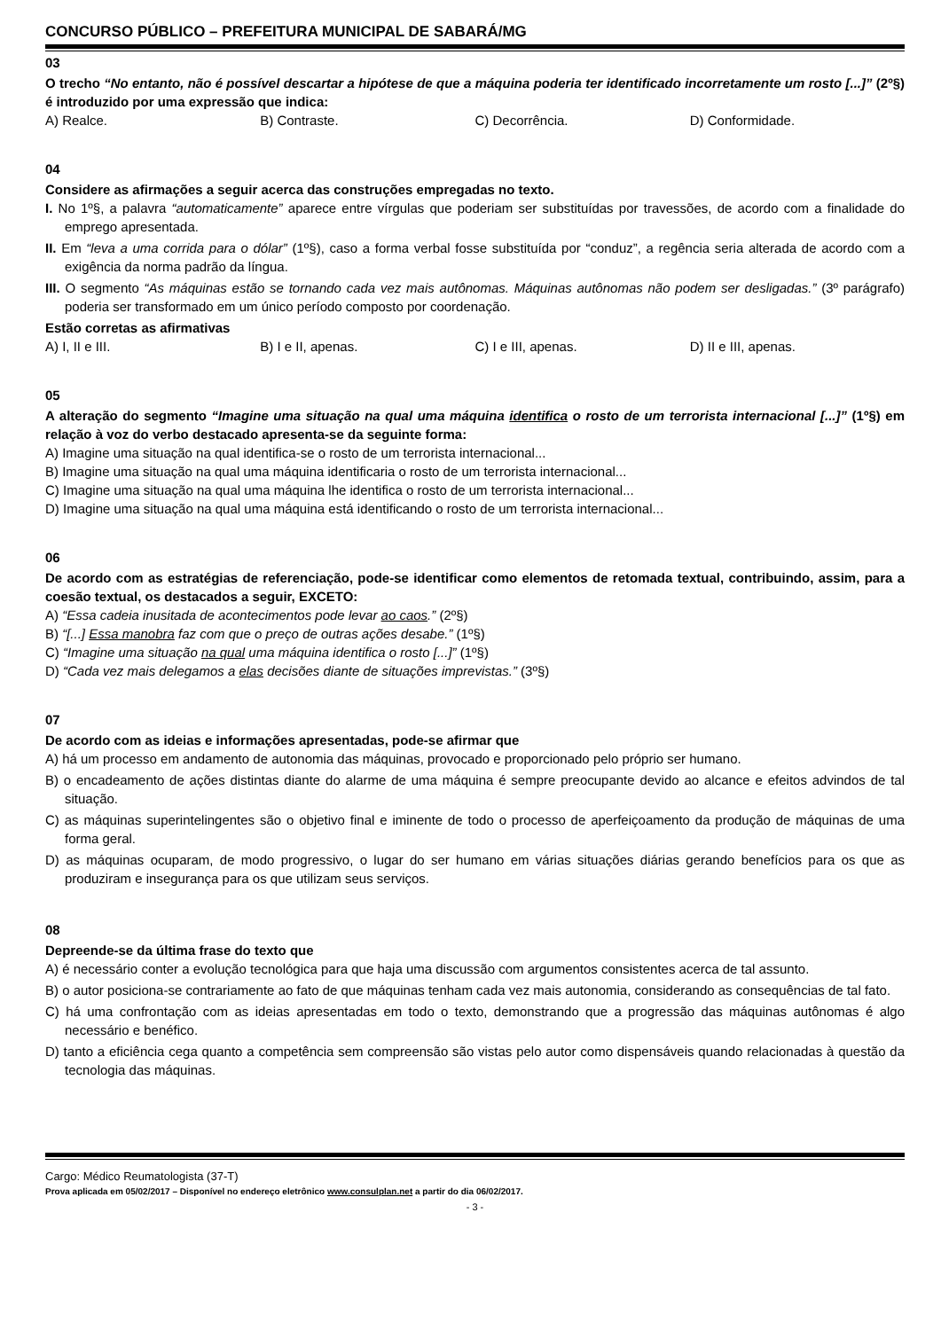CONCURSO PÚBLICO – PREFEITURA MUNICIPAL DE SABARÁ/MG
03
O trecho “No entanto, não é possível descartar a hipótese de que a máquina poderia ter identificado incorretamente um rosto [...]” (2º§) é introduzido por uma expressão que indica:
A) Realce. B) Contraste. C) Decorrência. D) Conformidade.
04
Considere as afirmações a seguir acerca das construções empregadas no texto.
I. No 1º§, a palavra “automaticamente” aparece entre vírgulas que poderiam ser substituídas por travessões, de acordo com a finalidade do emprego apresentada.
II. Em “leva a uma corrida para o dólar” (1º§), caso a forma verbal fosse substituída por “conduz”, a regência seria alterada de acordo com a exigência da norma padrão da língua.
III. O segmento “As máquinas estão se tornando cada vez mais autônomas. Máquinas autônomas não podem ser desligadas.” (3º parágrafo) poderia ser transformado em um único período composto por coordenação.
Estão corretas as afirmativas
A) I, II e III. B) I e II, apenas. C) I e III, apenas. D) II e III, apenas.
05
A alteração do segmento “Imagine uma situação na qual uma máquina identifica o rosto de um terrorista internacional [...]” (1º§) em relação à voz do verbo destacado apresenta-se da seguinte forma:
A) Imagine uma situação na qual identifica-se o rosto de um terrorista internacional...
B) Imagine uma situação na qual uma máquina identificaria o rosto de um terrorista internacional...
C) Imagine uma situação na qual uma máquina lhe identifica o rosto de um terrorista internacional...
D) Imagine uma situação na qual uma máquina está identificando o rosto de um terrorista internacional...
06
De acordo com as estratégias de referenciação, pode-se identificar como elementos de retomada textual, contribuindo, assim, para a coesão textual, os destacados a seguir, EXCETO:
A) “Essa cadeia inusitada de acontecimentos pode levar ao caos.” (2º§)
B) “[...] Essa manobra faz com que o preço de outras ações desabe.” (1º§)
C) “Imagine uma situação na qual uma máquina identifica o rosto [...]” (1º§)
D) “Cada vez mais delegamos a elas decisões diante de situações imprevistas.” (3º§)
07
De acordo com as ideias e informações apresentadas, pode-se afirmar que
A) há um processo em andamento de autonomia das máquinas, provocado e proporcionado pelo próprio ser humano.
B) o encadeamento de ações distintas diante do alarme de uma máquina é sempre preocupante devido ao alcance e efeitos advindos de tal situação.
C) as máquinas superintelingentes são o objetivo final e iminente de todo o processo de aperfeiçoamento da produção de máquinas de uma forma geral.
D) as máquinas ocuparam, de modo progressivo, o lugar do ser humano em várias situações diárias gerando benefícios para os que as produziram e insegurança para os que utilizam seus serviços.
08
Depreende-se da última frase do texto que
A) é necessário conter a evolução tecnológica para que haja uma discussão com argumentos consistentes acerca de tal assunto.
B) o autor posiciona-se contrariamente ao fato de que máquinas tenham cada vez mais autonomia, considerando as consequências de tal fato.
C) há uma confrontação com as ideias apresentadas em todo o texto, demonstrando que a progressão das máquinas autônomas é algo necessário e benéfico.
D) tanto a eficiência cega quanto a competência sem compreensão são vistas pelo autor como dispensáveis quando relacionadas à questão da tecnologia das máquinas.
Cargo: Médico Reumatologista (37-T)
Prova aplicada em 05/02/2017 – Disponível no endereço eletrônico www.consulplan.net a partir do dia 06/02/2017.
- 3 -